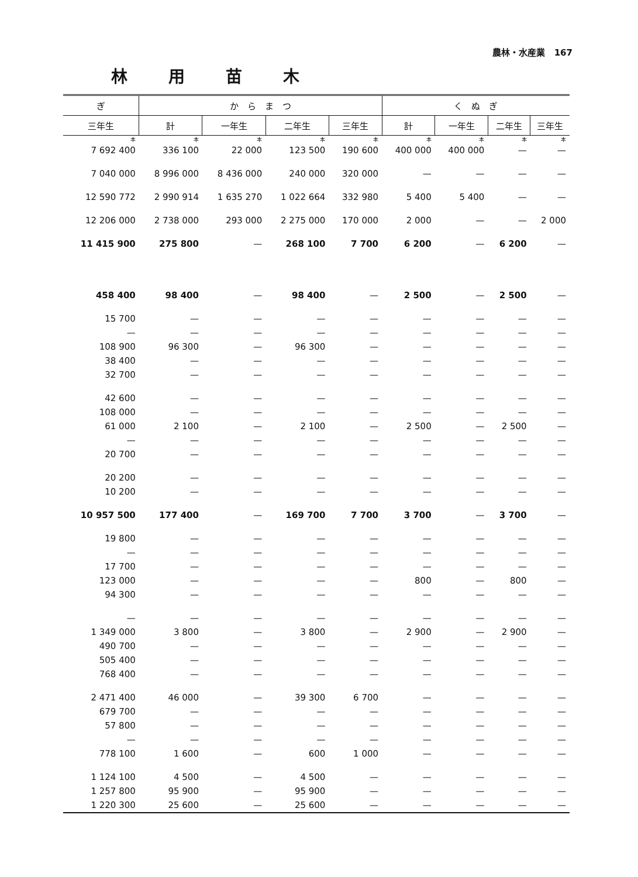農林・水産業 167
林用苗木
| ぎ | か ら ま つ | | | | く ぬ ぎ | | | |
| --- | --- | --- | --- | --- | --- | --- | --- | --- |
| 三年生 | 計 | 一年生 | 二年生 | 三年生 | 計 | 一年生 | 二年生 | 三年生 |
| 本 | 本 | 本 | 本 | 本 | 本 | 本 | 本 | 本 |
| 7 692 400 | 336 100 | 22 000 | 123 500 | 190 600 | 400 000 | 400 000 | — | — |
| 7 040 000 | 8 996 000 | 8 436 000 | 240 000 | 320 000 | — | — | — | — |
| 12 590 772 | 2 990 914 | 1 635 270 | 1 022 664 | 332 980 | 5 400 | 5 400 | — | — |
| 12 206 000 | 2 738 000 | 293 000 | 2 275 000 | 170 000 | 2 000 | — | — | 2 000 |
| 11 415 900 | 275 800 | — | 268 100 | 7 700 | 6 200 | — | 6 200 | — |
| 458 400 | 98 400 | — | 98 400 | — | 2 500 | — | 2 500 | — |
| 15 700 | — | — | — | — | — | — | — | — |
| — | — | — | — | — | — | — | — | — |
| 108 900 | 96 300 | — | 96 300 | — | — | — | — | — |
| 38 400 | — | — | — | — | — | — | — | — |
| 32 700 | — | — | — | — | — | — | — | — |
| 42 600 | — | — | — | — | — | — | — | — |
| 108 000 | — | — | — | — | — | — | — | — |
| 61 000 | 2 100 | — | 2 100 | — | 2 500 | — | 2 500 | — |
| — | — | — | — | — | — | — | — | — |
| 20 700 | — | — | — | — | — | — | — | — |
| 20 200 | — | — | — | — | — | — | — | — |
| 10 200 | — | — | — | — | — | — | — | — |
| 10 957 500 | 177 400 | — | 169 700 | 7 700 | 3 700 | — | 3 700 | — |
| 19 800 | — | — | — | — | — | — | — | — |
| — | — | — | — | — | — | — | — | — |
| 17 700 | — | — | — | — | — | — | — | — |
| 123 000 | — | — | — | — | 800 | — | 800 | — |
| 94 300 | — | — | — | — | — | — | — | — |
| — | — | — | — | — | — | — | — | — |
| 1 349 000 | 3 800 | — | 3 800 | — | 2 900 | — | 2 900 | — |
| 490 700 | — | — | — | — | — | — | — | — |
| 505 400 | — | — | — | — | — | — | — | — |
| 768 400 | — | — | — | — | — | — | — | — |
| 2 471 400 | 46 000 | — | 39 300 | 6 700 | — | — | — | — |
| 679 700 | — | — | — | — | — | — | — | — |
| 57 800 | — | — | — | — | — | — | — | — |
| — | — | — | — | — | — | — | — | — |
| 778 100 | 1 600 | — | 600 | 1 000 | — | — | — | — |
| 1 124 100 | 4 500 | — | 4 500 | — | — | — | — | — |
| 1 257 800 | 95 900 | — | 95 900 | — | — | — | — | — |
| 1 220 300 | 25 600 | — | 25 600 | — | — | — | — | — |